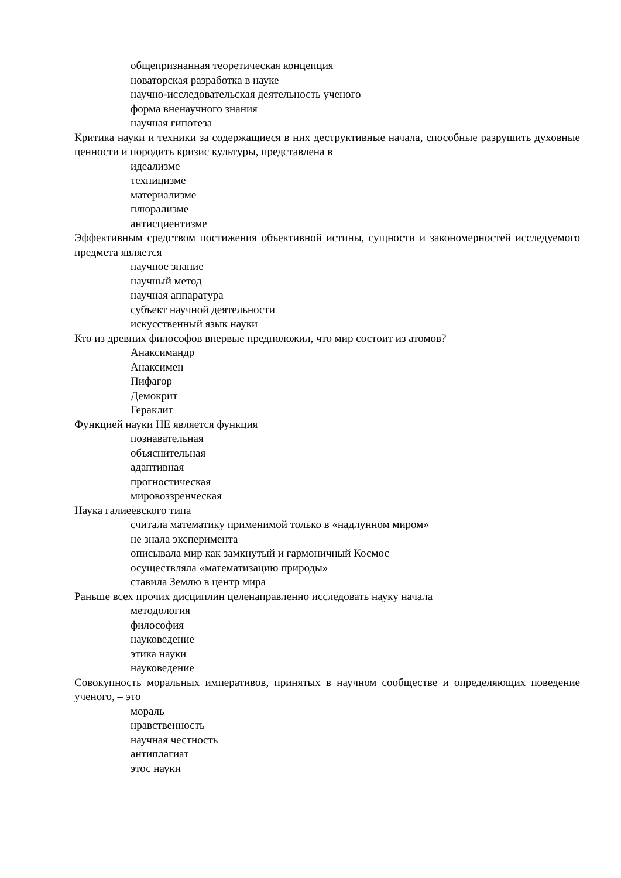общепризнанная теоретическая концепция
новаторская разработка в науке
научно-исследовательская деятельность ученого
форма вненаучного знания
научная гипотеза
Критика науки и техники за содержащиеся в них деструктивные начала, способные разрушить духовные ценности и породить кризис культуры, представлена в
идеализме
техницизме
материализме
плюрализме
антисциентизме
Эффективным средством постижения объективной истины, сущности и закономерностей исследуемого предмета является
научное знание
научный метод
научная аппаратура
субъект научной деятельности
искусственный язык науки
Кто из древних философов впервые предположил, что мир состоит из атомов?
Анаксимандр
Анаксимен
Пифагор
Демокрит
Гераклит
Функцией науки НЕ является функция
познавательная
объяснительная
адаптивная
прогностическая
мировоззренческая
Наука галиеевского типа
считала математику применимой только в «надлунном миром»
не знала эксперимента
описывала мир как замкнутый и гармоничный Космос
осуществляла «математизацию природы»
ставила Землю в центр мира
Раньше всех прочих дисциплин целенаправленно исследовать науку начала
методология
философия
науковедение
этика науки
науковедение
Совокупность моральных императивов, принятых в научном сообществе и определяющих поведение ученого, – это
мораль
нравственность
научная честность
антиплагиат
этос науки